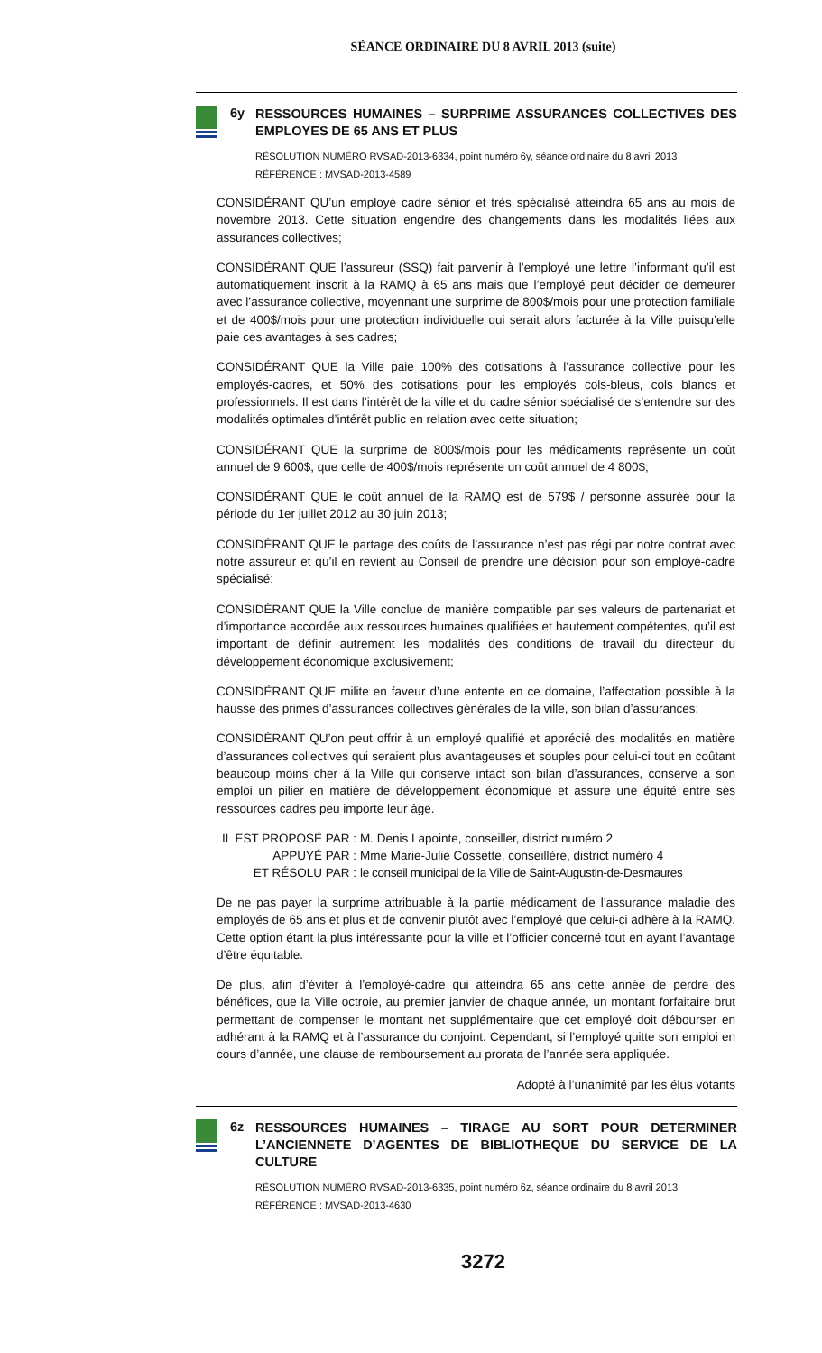SÉANCE ORDINAIRE DU 8 AVRIL 2013 (suite)
6y
RESSOURCES HUMAINES – SURPRIME ASSURANCES COLLECTIVES DES EMPLOYES DE 65 ANS ET PLUS
RÉSOLUTION NUMÉRO RVSAD-2013-6334, point numéro 6y, séance ordinaire du 8 avril 2013
RÉFÉRENCE : MVSAD-2013-4589
CONSIDÉRANT QU’un employé cadre sénior et très spécialisé atteindra 65 ans au mois de novembre 2013. Cette situation engendre des changements dans les modalités liées aux assurances collectives;
CONSIDÉRANT QUE l’assureur (SSQ) fait parvenir à l’employé une lettre l’informant qu’il est automatiquement inscrit à la RAMQ à 65 ans mais que l’employé peut décider de demeurer avec l’assurance collective, moyennant une surprime de 800$/mois pour une protection familiale et de 400$/mois pour une protection individuelle qui serait alors facturée à la Ville puisqu’elle paie ces avantages à ses cadres;
CONSIDÉRANT QUE la Ville paie 100% des cotisations à l’assurance collective pour les employés-cadres, et 50% des cotisations pour les employés cols-bleus, cols blancs et professionnels. Il est dans l’intérêt de la ville et du cadre sénior spécialisé de s’entendre sur des modalités optimales d’intérêt public en relation avec cette situation;
CONSIDÉRANT QUE la surprime de 800$/mois pour les médicaments représente un coût annuel de 9 600$, que celle de 400$/mois représente un coût annuel de 4 800$;
CONSIDÉRANT QUE le coût annuel de la RAMQ est de 579$ / personne assurée pour la période du 1er juillet 2012 au 30 juin 2013;
CONSIDÉRANT QUE le partage des coûts de l’assurance n’est pas régi par notre contrat avec notre assureur et qu’il en revient au Conseil de prendre une décision pour son employé-cadre spécialisé;
CONSIDÉRANT QUE la Ville conclue de manière compatible par ses valeurs de partenariat et d’importance accordée aux ressources humaines qualifiées et hautement compétentes, qu’il est important de définir autrement les modalités des conditions de travail du directeur du développement économique exclusivement;
CONSIDÉRANT QUE milite en faveur d’une entente en ce domaine, l’affectation possible à la hausse des primes d’assurances collectives générales de la ville, son bilan d’assurances;
CONSIDÉRANT QU’on peut offrir à un employé qualifié et apprécié des modalités en matière d’assurances collectives qui seraient plus avantageuses et souples pour celui-ci tout en coûtant beaucoup moins cher à la Ville qui conserve intact son bilan d’assurances, conserve à son emploi un pilier en matière de développement économique et assure une équité entre ses ressources cadres peu importe leur âge.
| IL EST PROPOSÉ PAR : | M. Denis Lapointe, conseiller, district numéro 2 |
| APPUYÉ PAR : | Mme Marie-Julie Cossette, conseillère, district numéro 4 |
| ET RÉSOLU PAR : | le conseil municipal de la Ville de Saint-Augustin-de-Desmaures |
De ne pas payer la surprime attribuable à la partie médicament de l’assurance maladie des employés de 65 ans et plus et de convenir plutôt avec l’employé que celui-ci adhère à la RAMQ. Cette option étant la plus intéressante pour la ville et l’officier concerné tout en ayant l’avantage d’être équitable.
De plus, afin d’éviter à l’employé-cadre qui atteindra 65 ans cette année de perdre des bénéfices, que la Ville octroie, au premier janvier de chaque année, un montant forfaitaire brut permettant de compenser le montant net supplémentaire que cet employé doit débourser en adhérant à la RAMQ et à l’assurance du conjoint. Cependant, si l’employé quitte son emploi en cours d’année, une clause de remboursement au prorata de l’année sera appliquée.
Adopté à l’unanimité par les élus votants
6z
RESSOURCES HUMAINES – TIRAGE AU SORT POUR DETERMINER L’ANCIENNETE D’AGENTES DE BIBLIOTHEQUE DU SERVICE DE LA CULTURE
RÉSOLUTION NUMÉRO RVSAD-2013-6335, point numéro 6z, séance ordinaire du 8 avril 2013
RÉFÉRENCE : MVSAD-2013-4630
3272